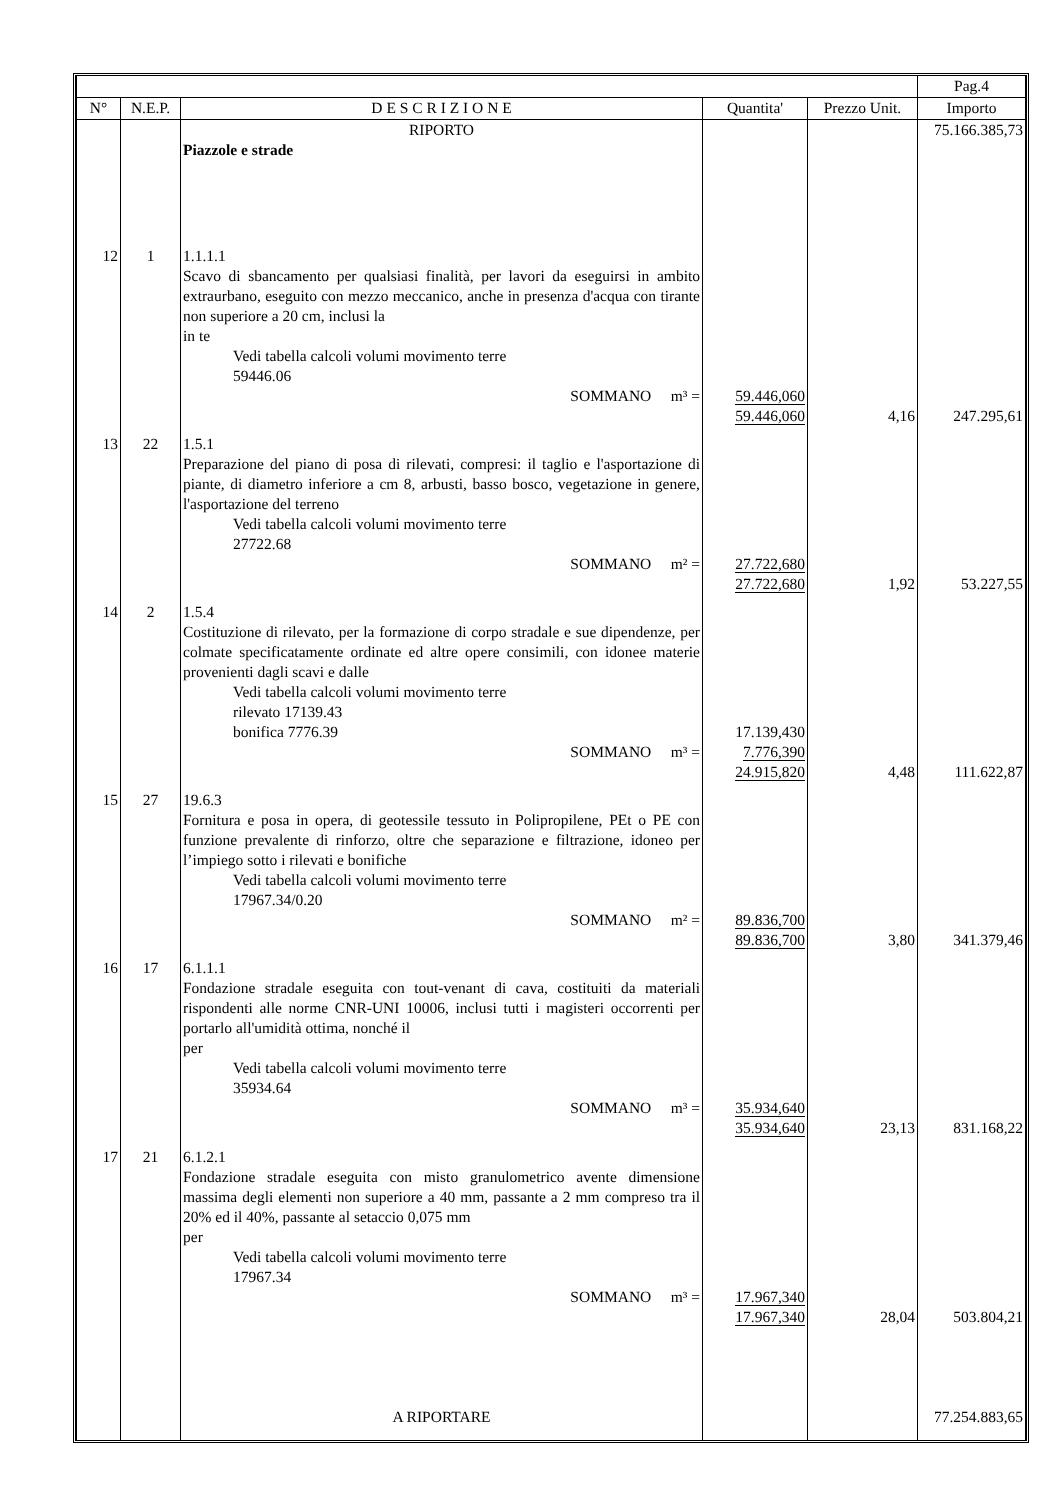| | | | | | Pag.4 |
| N° | N.E.P. | D E S C R I Z I O N E | Quantita' | Prezzo Unit. | Importo |
| | | RIPORTO Piazzole e strade | | | 75.166.385,73 |
| 12 | 1 | 1.1.1.1 Scavo di sbancamento per qualsiasi finalità, per lavori da eseguirsi in ambito extraurbano, eseguito con mezzo meccanico, anche in presenza d'acqua con tirante non superiore a 20 cm, inclusi la in te Vedi tabella calcoli volumi movimento terre 59446.06 SOMMANO m³ = | 59.446,060 59.446,060 | 4,16 | 247.295,61 |
| 13 | 22 | 1.5.1 Preparazione del piano di posa di rilevati, compresi: il taglio e l'asportazione di piante, di diametro inferiore a cm 8, arbusti, basso bosco, vegetazione in genere, l'asportazione del terreno Vedi tabella calcoli volumi movimento terre 27722.68 SOMMANO m² = | 27.722,680 27.722,680 | 1,92 | 53.227,55 |
| 14 | 2 | 1.5.4 Costituzione di rilevato, per la formazione di corpo stradale e sue dipendenze, per colmate specificatamente ordinate ed altre opere consimili, con idonee materie provenienti dagli scavi e dalle Vedi tabella calcoli volumi movimento terre rilevato 17139.43 bonifica 7776.39 SOMMANO m³ = | 17.139,430 7.776,390 24.915,820 | 4,48 | 111.622,87 |
| 15 | 27 | 19.6.3 Fornitura e posa in opera, di geotessile tessuto in Polipropilene, PEt o PE con funzione prevalente di rinforzo, oltre che separazione e filtrazione, idoneo per l’impiego sotto i rilevati e bonifiche Vedi tabella calcoli volumi movimento terre 17967.34/0.20 SOMMANO m² = | 89.836,700 89.836,700 | 3,80 | 341.379,46 |
| 16 | 17 | 6.1.1.1 Fondazione stradale eseguita con tout-venant di cava, costituiti da materiali rispondenti alle norme CNR-UNI 10006, inclusi tutti i magisteri occorrenti per portarlo all'umidità ottima, nonché il per Vedi tabella calcoli volumi movimento terre 35934.64 SOMMANO m³ = | 35.934,640 35.934,640 | 23,13 | 831.168,22 |
| 17 | 21 | 6.1.2.1 Fondazione stradale eseguita con misto granulometrico avente dimensione massima degli elementi non superiore a 40 mm, passante a 2 mm compreso tra il 20% ed il 40%, passante al setaccio 0,075 mm per Vedi tabella calcoli volumi movimento terre 17967.34 SOMMANO m³ = A RIPORTARE | 17.967,340 17.967,340 | 28,04 | 503.804,21 77.254.883,65 |